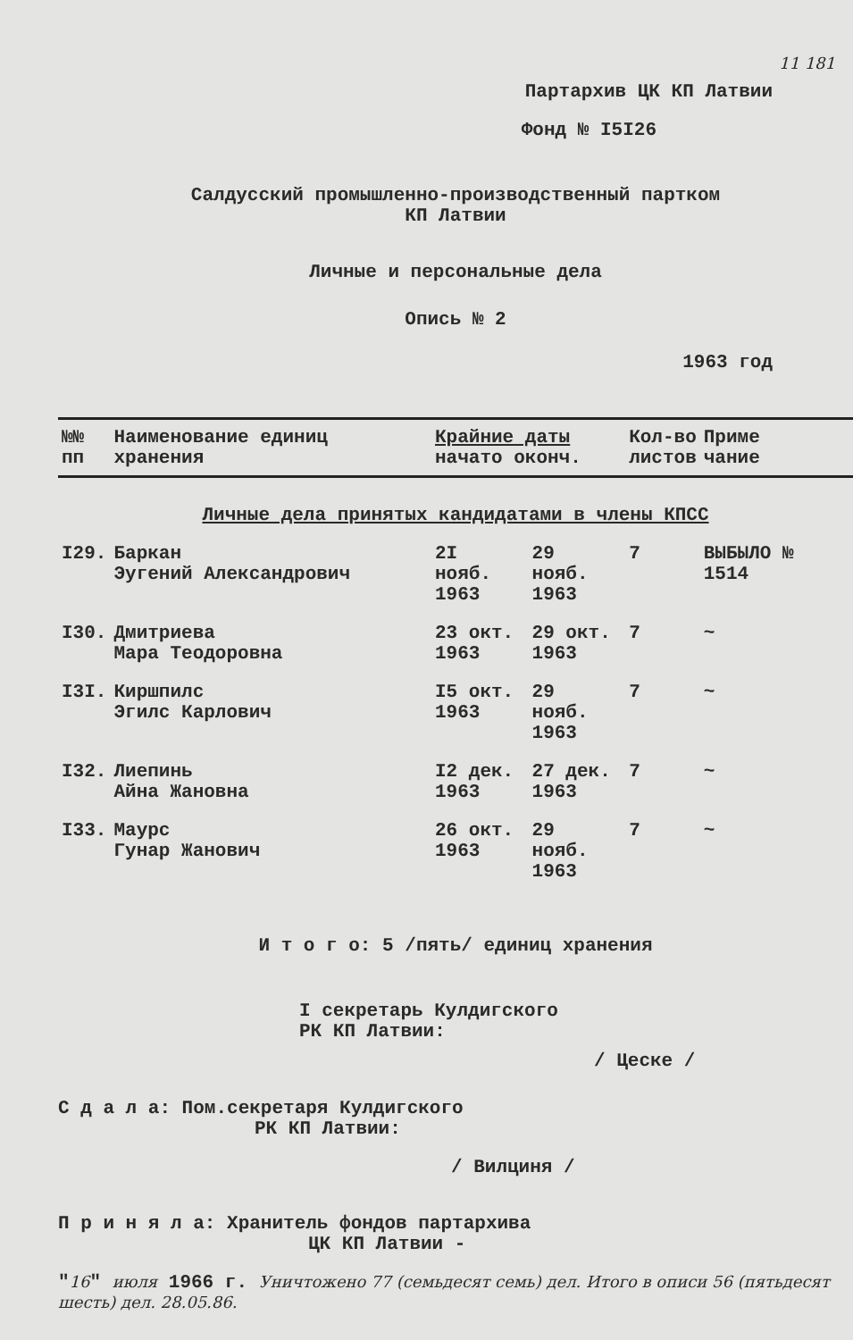11 181
Партархив ЦК КП Латвии
Фонд № I5I26
Салдусский промышленно-производственный партком
КП Латвии
Личные и персональные дела
Опись № 2
1963 год
| №№ пп | Наименование единиц хранения | Крайние даты начато оконч. | | Кол-во листов | Приме чание |
| --- | --- | --- | --- | --- | --- |
| Личные дела принятых кандидатами в члены КПСС | | | | | |
| I29. | Баркан Эугений Александрович | 2I нояб. 1963 | 29 нояб. 1963 | 7 | ВЫБЫЛО № 1514 |
| I30. | Дмитриева Мара Теодоровна | 23 окт. 1963 | 29 окт. 1963 | 7 | ~ |
| I3I. | Киршпилс Эгилс Карлович | I5 окт. 1963 | 29 нояб. 1963 | 7 | ~ |
| I32. | Лиепинь Айна Жановна | I2 дек. 1963 | 27 дек. 1963 | 7 | ~ |
| I33. | Маурс Гунар Жанович | 26 окт. 1963 | 29 нояб. 1963 | 7 | ~ |
И т о г о: 5 /пять/ единиц хранения
I секретарь Кулдигского
РК КП Латвии:
/ Цеске /
С д а л а: Пом.секретаря Кулдигского
РК КП Латвии:
/ Вилциня /
П р и н я л а: Хранитель фондов партархива
ЦК КП Латвии -
"16" июля 1966 г. Уничтожено 77 (семьдесят семь) дел. Итого в описи 56 (пятьдесят шесть) дел. 28.05.86.